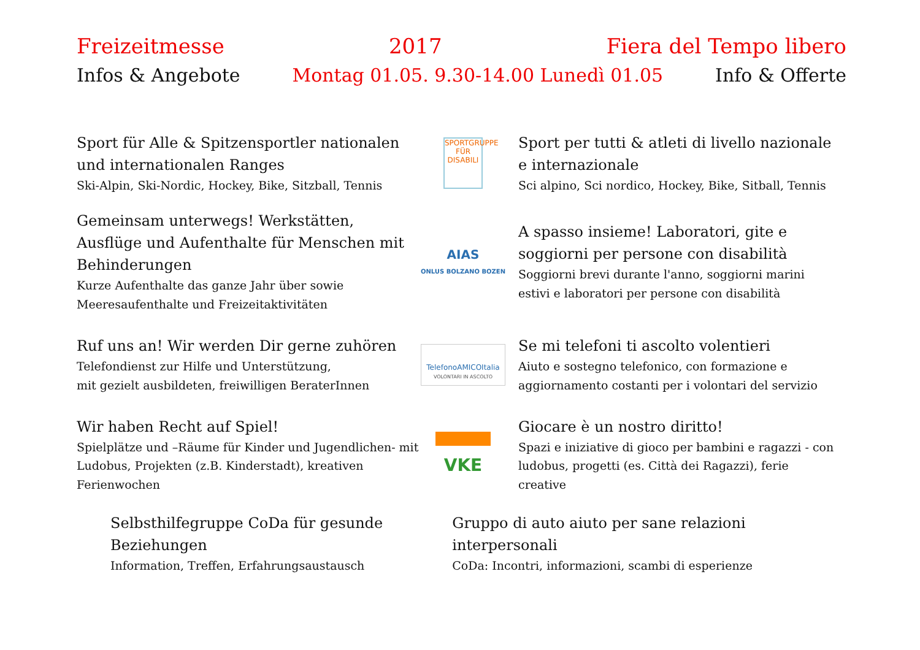Freizeitmesse 2017 Fiera del Tempo libero
Infos & Angebote Montag 01.05. 9.30-14.00 Lunedì 01.05 Info & Offerte
Sport für Alle & Spitzensportler nationalen und internationalen Ranges
Ski-Alpin, Ski-Nordic, Hockey, Bike, Sitzball, Tennis
SPORTGRUPPE FÜR
DISABILI
Sport per tutti & atleti di livello nazionale e internazionale
Sci alpino, Sci nordico, Hockey, Bike, Sitball, Tennis
Gemeinsam unterwegs! Werkstätten, Ausflüge und Aufenthalte für Menschen mit Behinderungen
Kurze Aufenthalte das ganze Jahr über sowie Meeresaufenthalte und Freizeitaktivitäten
AIAS
ONLUS BOLZANO BOZEN
A spasso insieme! Laboratori, gite e soggiorni per persone con disabilità
Soggiorni brevi durante l'anno, soggiorni marini estivi e laboratori per persone con disabilità
Ruf uns an! Wir werden Dir gerne zuhören
Telefondienst zur Hilfe und Unterstützung,
mit gezielt ausbildeten, freiwilligen BeraterInnen
TelefonoAMICOItalia
VOLONTARI IN ASCOLTO
Se mi telefoni ti ascolto volentieri
Aiuto e sostegno telefonico, con formazione e aggiornamento costanti per i volontari del servizio
Wir haben Recht auf Spiel!
Spielplätze und –Räume für Kinder und Jugendlichen- mit Ludobus, Projekten (z.B. Kinderstadt), kreativen Ferienwochen
VKE
Giocare è un nostro diritto!
Spazi e iniziative di gioco per bambini e ragazzi - con ludobus, progetti (es. Città dei Ragazzi), ferie creative
Selbsthilfegruppe CoDa für gesunde Beziehungen
Information, Treffen, Erfahrungsaustausch
Gruppo di auto aiuto per sane relazioni interpersonali
CoDa: Incontri, informazioni, scambi di esperienze